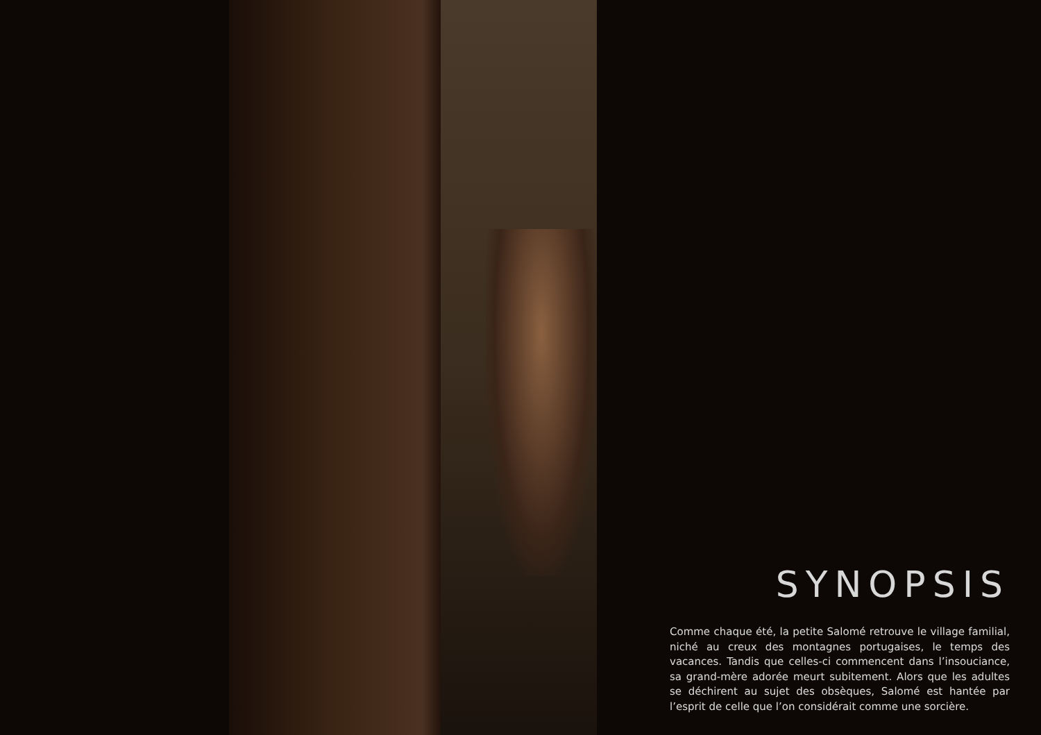SYNOPSIS
Comme chaque été, la petite Salomé retrouve le village familial, niché au creux des montagnes portugaises, le temps des vacances. Tandis que celles-ci commencent dans l’insouciance, sa grand-mère adorée meurt subitement. Alors que les adultes se déchirent au sujet des obsèques, Salomé est hantée par l’esprit de celle que l’on considérait comme une sorcière.